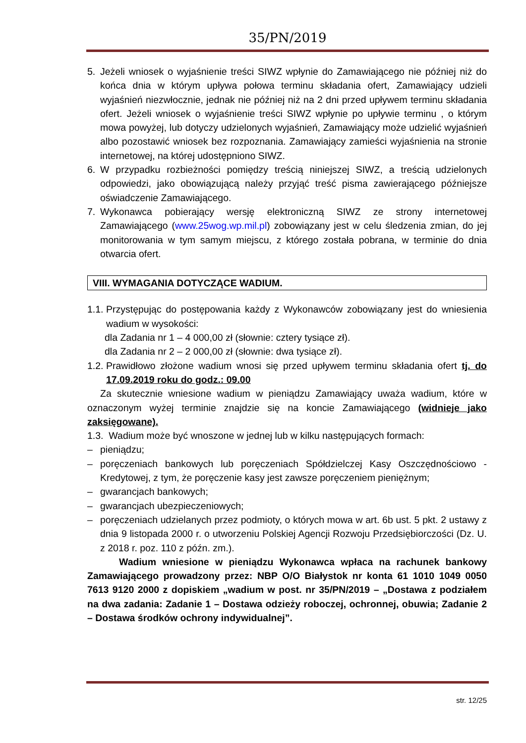35/PN/2019
5. Jeżeli wniosek o wyjaśnienie treści SIWZ wpłynie do Zamawiającego nie później niż do końca dnia w którym upływa połowa terminu składania ofert, Zamawiający udzieli wyjaśnień niezwłocznie, jednak nie później niż na 2 dni przed upływem terminu składania ofert. Jeżeli wniosek o wyjaśnienie treści SIWZ wpłynie po upływie terminu , o którym mowa powyżej, lub dotyczy udzielonych wyjaśnień, Zamawiający może udzielić wyjaśnień albo pozostawić wniosek bez rozpoznania. Zamawiający zamieści wyjaśnienia na stronie internetowej, na której udostępniono SIWZ.
6. W przypadku rozbieżności pomiędzy treścią niniejszej SIWZ, a treścią udzielonych odpowiedzi, jako obowiązującą należy przyjąć treść pisma zawierającego późniejsze oświadczenie Zamawiającego.
7. Wykonawca pobierający wersję elektroniczną SIWZ ze strony internetowej Zamawiającego (www.25wog.wp.mil.pl) zobowiązany jest w celu śledzenia zmian, do jej monitorowania w tym samym miejscu, z którego została pobrana, w terminie do dnia otwarcia ofert.
VIII. WYMAGANIA DOTYCZĄCE WADIUM.
1.1. Przystępując do postępowania każdy z Wykonawców zobowiązany jest do wniesienia wadium w wysokości:
dla Zadania nr 1 – 4 000,00 zł (słownie: cztery tysiące zł).
dla Zadania nr 2 – 2 000,00 zł (słownie: dwa tysiące zł).
1.2. Prawidłowo złożone wadium wnosi się przed upływem terminu składania ofert tj. do 17.09.2019 roku do godz.: 09.00
Za skutecznie wniesione wadium w pieniądzu Zamawiający uważa wadium, które w oznaczonym wyżej terminie znajdzie się na koncie Zamawiającego (widnieje jako zaksięgowane).
1.3. Wadium może być wnoszone w jednej lub w kilku następujących formach:
– pieniądzu;
– poręczeniach bankowych lub poręczeniach Spółdzielczej Kasy Oszczędnościowo - Kredytowej, z tym, że poręczenie kasy jest zawsze poręczeniem pieniężnym;
– gwarancjach bankowych;
– gwarancjach ubezpieczeniowych;
– poręczeniach udzielanych przez podmioty, o których mowa w art. 6b ust. 5 pkt. 2 ustawy z dnia 9 listopada 2000 r. o utworzeniu Polskiej Agencji Rozwoju Przedsiębiorczości (Dz. U. z 2018 r. poz. 110 z późn. zm.).
Wadium wniesione w pieniądzu Wykonawca wpłaca na rachunek bankowy Zamawiającego prowadzony przez: NBP O/O Białystok nr konta 61 1010 1049 0050 7613 9120 2000 z dopiskiem „wadium w post. nr 35/PN/2019 – „Dostawa z podziałem na dwa zadania: Zadanie 1 – Dostawa odzieży roboczej, ochronnej, obuwia; Zadanie 2 – Dostawa środków ochrony indywidualnej”.
str. 12/25